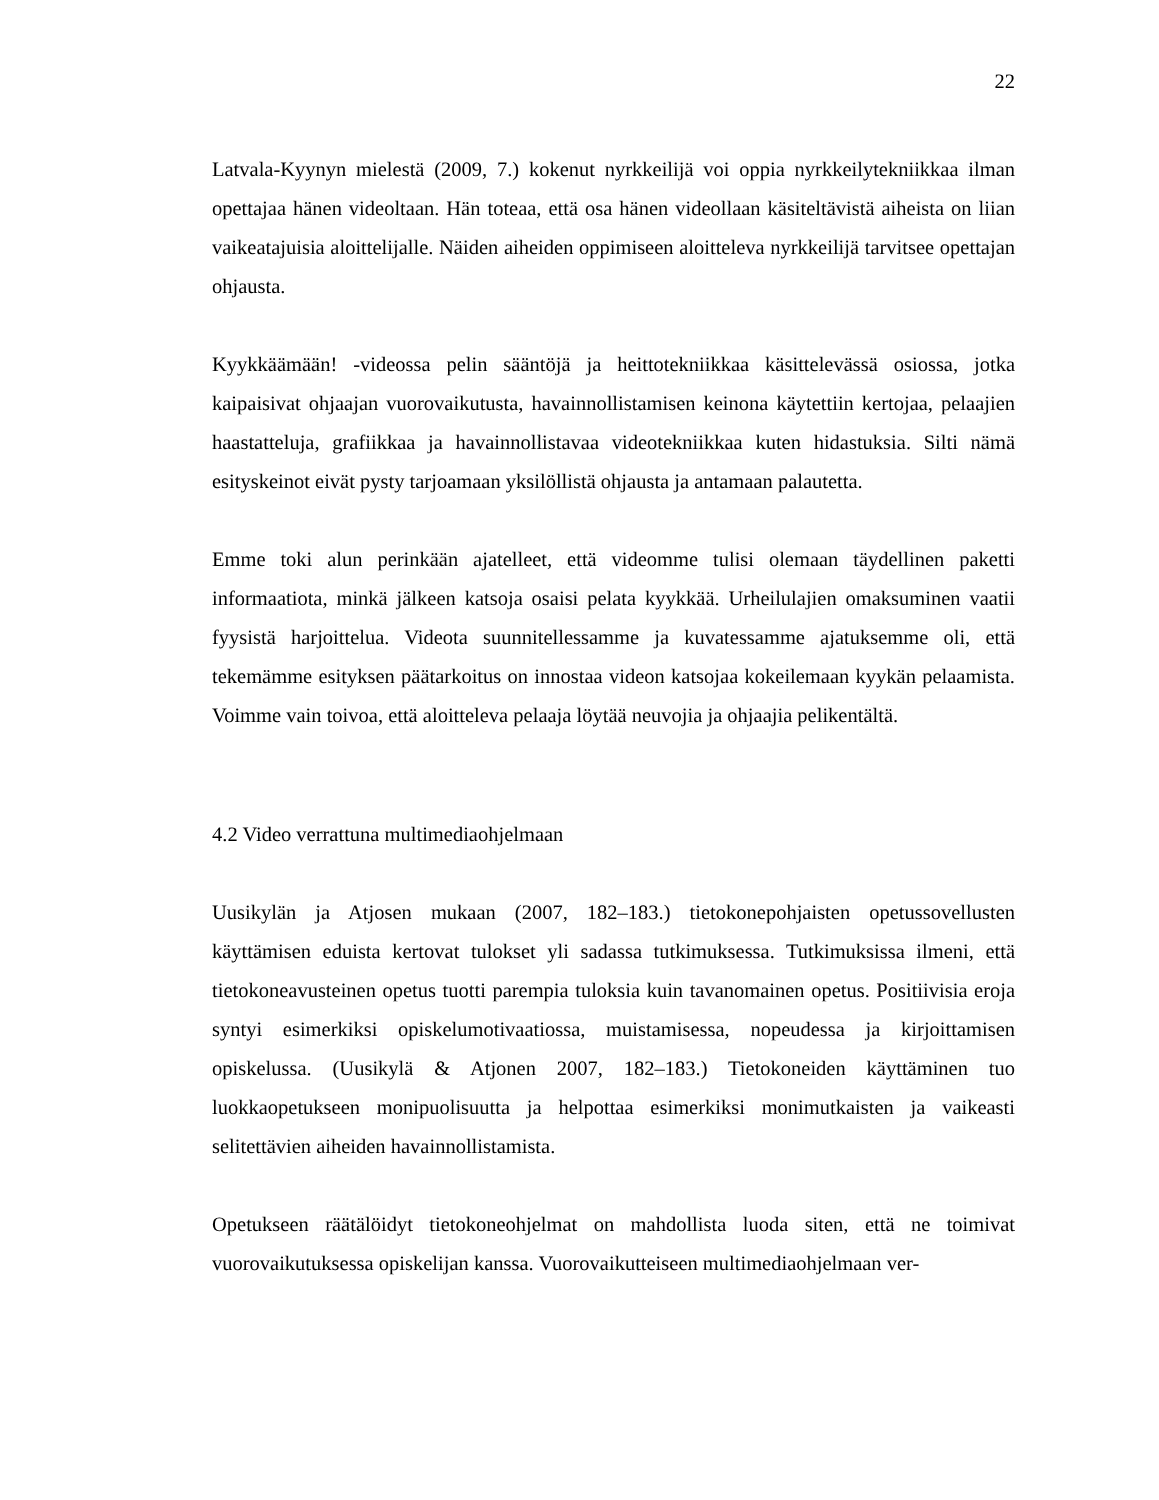22
Latvala-Kyynyn mielestä (2009, 7.) kokenut nyrkkeilijä voi oppia nyrkkeilytekniikkaa ilman opettajaa hänen videoltaan. Hän toteaa, että osa hänen videollaan käsiteltävistä aiheista on liian vaikeatajuisia aloittelijalle. Näiden aiheiden oppimiseen aloitteleva nyrkkeilijä tarvitsee opettajan ohjausta.
Kyykkäämään! -videossa pelin sääntöjä ja heittotekniikkaa käsittelevässä osiossa, jotka kaipaisivat ohjaajan vuorovaikutusta, havainnollistamisen keinona käytettiin kertojaa, pelaajien haastatteluja, grafiikkaa ja havainnollistavaa videotekniikkaa kuten hidastuksia. Silti nämä esityskeinot eivät pysty tarjoamaan yksilöllistä ohjausta ja antamaan palautetta.
Emme toki alun perinkään ajatelleet, että videomme tulisi olemaan täydellinen paketti informaatiota, minkä jälkeen katsoja osaisi pelata kyykkää. Urheilulajien omaksuminen vaatii fyysistä harjoittelua. Videota suunnitellessamme ja kuvatessamme ajatuksemme oli, että tekemämme esityksen päätarkoitus on innostaa videon katsojaa kokeilemaan kyykän pelaamista. Voimme vain toivoa, että aloitteleva pelaaja löytää neuvojia ja ohjaajia pelikentältä.
4.2 Video verrattuna multimediaohjelmaan
Uusikylän ja Atjosen mukaan (2007, 182–183.) tietokonepohjaisten opetussovellusten käyttämisen eduista kertovat tulokset yli sadassa tutkimuksessa. Tutkimuksissa ilmeni, että tietokoneavusteinen opetus tuotti parempia tuloksia kuin tavanomainen opetus. Positiivisia eroja syntyi esimerkiksi opiskelumotivaatiossa, muistamisessa, nopeudessa ja kirjoittamisen opiskelussa. (Uusikylä & Atjonen 2007, 182–183.) Tietokoneiden käyttäminen tuo luokkaopetukseen monipuolisuutta ja helpottaa esimerkiksi monimutkaisten ja vaikeasti selitettävien aiheiden havainnollistamista.
Opetukseen räätälöidyt tietokoneohjelmat on mahdollista luoda siten, että ne toimivat vuorovaikutuksessa opiskelijan kanssa. Vuorovaikutteiseen multimediaohjelmaan ver-